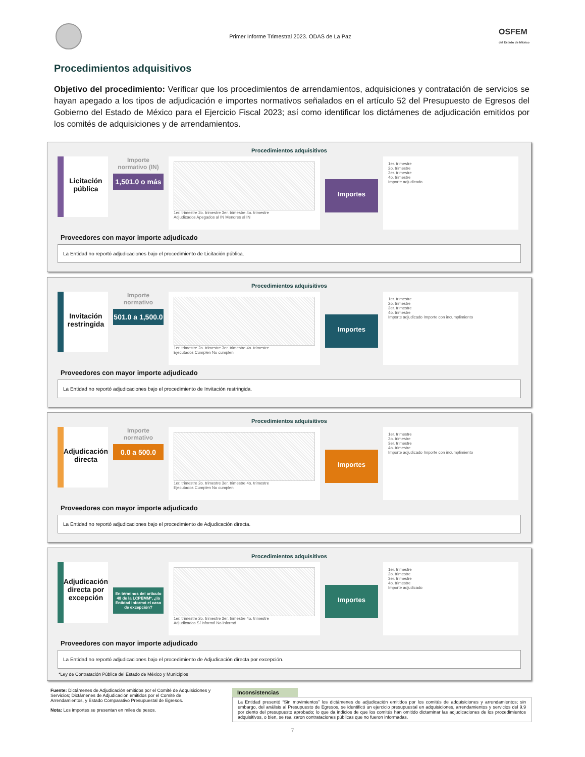Primer Informe Trimestral 2023. ODAS de La Paz
OSFEM
del Estado de México
Procedimientos adquisitivos
Objetivo del procedimiento: Verificar que los procedimientos de arrendamientos, adquisiciones y contratación de servicios se hayan apegado a los tipos de adjudicación e importes normativos señalados en el artículo 52 del Presupuesto de Egresos del Gobierno del Estado de México para el Ejercicio Fiscal 2023; así como identificar los dictámenes de adjudicación emitidos por los comités de adquisiciones y de arrendamientos.
Procedimientos adquisitivos
Licitación pública
Importe normativo (IN)
1,501.0 o más
1er. trimestre 2o. trimestre 3er. trimestre 4o. trimestre
Adjudicados Apegados al IN Menores al IN
Importes
1er. trimestre
2o. trimestre
3er. trimestre
4o. trimestre
Importe adjudicado
Proveedores con mayor importe adjudicado
La Entidad no reportó adjudicaciones bajo el procedimiento de Licitación pública.
Procedimientos adquisitivos
Invitación restringida
Importe normativo
501.0 a 1,500.0
1er. trimestre 2o. trimestre 3er. trimestre 4o. trimestre
Ejecutados Cumplen No cumplen
Importes
1er. trimestre
2o. trimestre
3er. trimestre
4o. trimestre
Importe adjudicado Importe con incumplimiento
Proveedores con mayor importe adjudicado
La Entidad no reportó adjudicaciones bajo el procedimiento de Invitación restringida.
Procedimientos adquisitivos
Adjudicación directa
Importe normativo
0.0 a 500.0
1er. trimestre 2o. trimestre 3er. trimestre 4o. trimestre
Ejecutados Cumplen No cumplen
Importes
1er. trimestre
2o. trimestre
3er. trimestre
4o. trimestre
Importe adjudicado Importe con incumplimiento
Proveedores con mayor importe adjudicado
La Entidad no reportó adjudicaciones bajo el procedimiento de Adjudicación directa.
Procedimientos adquisitivos
Adjudicación directa por excepción
En términos del artículo 48 de la LCPEMM*, ¿la Entidad informó el caso de excepción?
1er. trimestre 2o. trimestre 3er. trimestre 4o. trimestre
Adjudicados Sí informó No informó
Importes
1er. trimestre
2o. trimestre
3er. trimestre
4o. trimestre
Importe adjudicado
Proveedores con mayor importe adjudicado
La Entidad no reportó adjudicaciones bajo el procedimiento de Adjudicación directa por excepción.
*Ley de Contratación Pública del Estado de México y Municipios
Fuente: Dictámenes de Adjudicación emitidos por el Comité de Adquisiciones y Servicios; Dictámenes de Adjudicación emitidos por el Comité de Arrendamientos, y Estado Comparativo Presupuestal de Egresos.
Nota: Los importes se presentan en miles de pesos.
Inconsistencias
La Entidad presentó “Sin movimientos” los dictámenes de adjudicación emitidos por los comités de adquisiciones y arrendamientos; sin embargo, del análisis al Presupuesto de Egresos, se identificó un ejercicio presupuestal en adquisiciones, arrendamientos y servicios del 9.9 por ciento del presupuesto aprobado; lo que da indicios de que los comités han omitido dictaminar las adjudicaciones de los procedimientos adquisitivos, o bien, se realizaron contrataciones públicas que no fueron informadas.
7